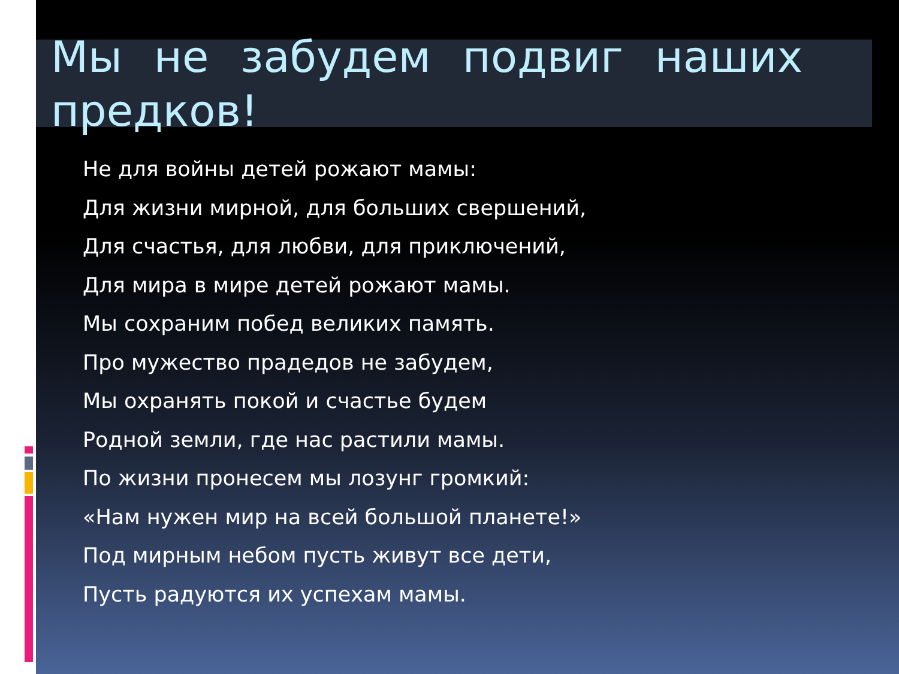Мы не забудем подвиг наших предков!
Не для войны детей рожают мамы:
Для жизни мирной, для больших свершений,
Для счастья, для любви, для приключений,
Для мира в мире детей рожают мамы.
Мы сохраним побед великих память.
Про мужество прадедов не забудем,
Мы охранять покой и счастье будем
Родной земли, где нас растили мамы.
По жизни пронесем мы лозунг громкий:
«Нам нужен мир на всей большой планете!»
Под мирным небом пусть живут все дети,
Пусть радуются их успехам мамы.